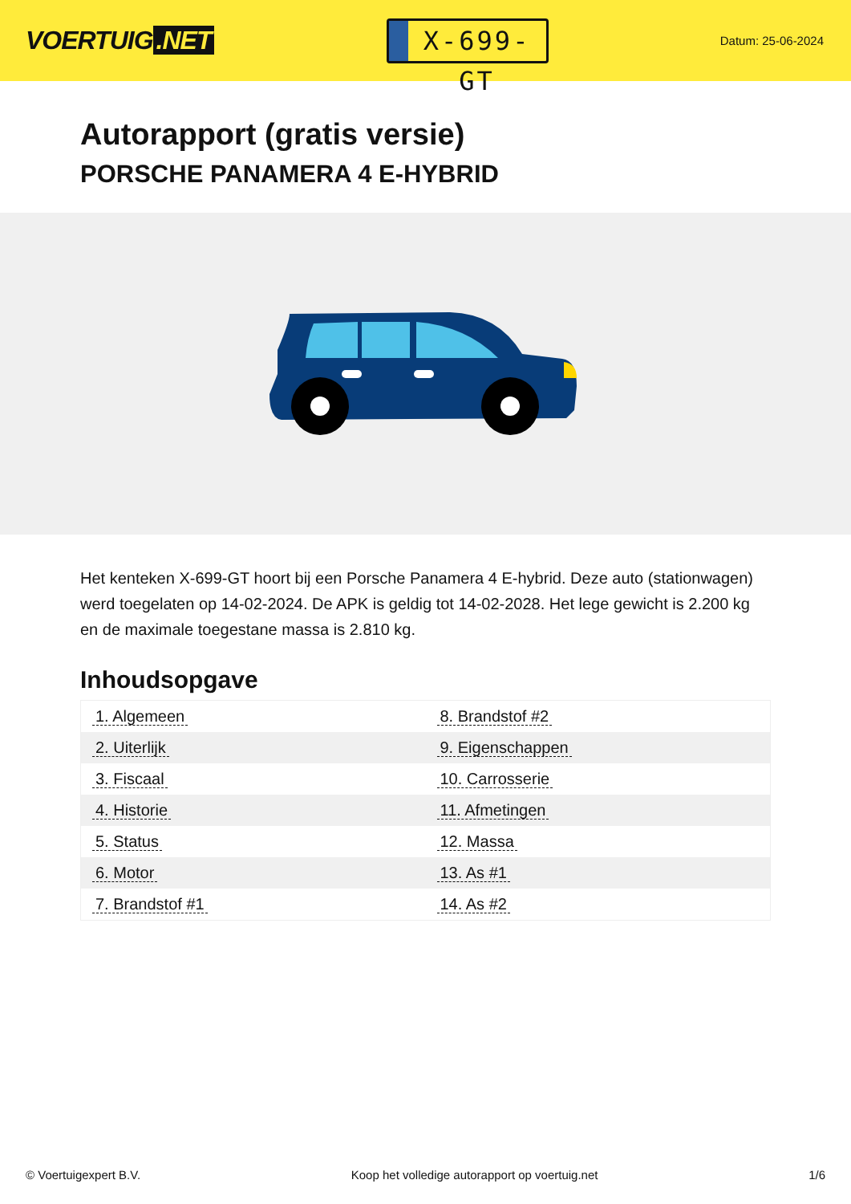VOERTUIG.NET
X-699-GT
Datum: 25-06-2024
Autorapport (gratis versie)
PORSCHE PANAMERA 4 E-HYBRID
Het kenteken X-699-GT hoort bij een Porsche Panamera 4 E-hybrid. Deze auto (stationwagen) werd toegelaten op 14-02-2024. De APK is geldig tot 14-02-2028. Het lege gewicht is 2.200 kg en de maximale toegestane massa is 2.810 kg.
Inhoudsopgave
| 1. Algemeen | 8. Brandstof #2 |
| 2. Uiterlijk | 9. Eigenschappen |
| 3. Fiscaal | 10. Carrosserie |
| 4. Historie | 11. Afmetingen |
| 5. Status | 12. Massa |
| 6. Motor | 13. As #1 |
| 7. Brandstof #1 | 14. As #2 |
© Voertuigexpert B.V. Koop het volledige autorapport op voertuig.net
1/6